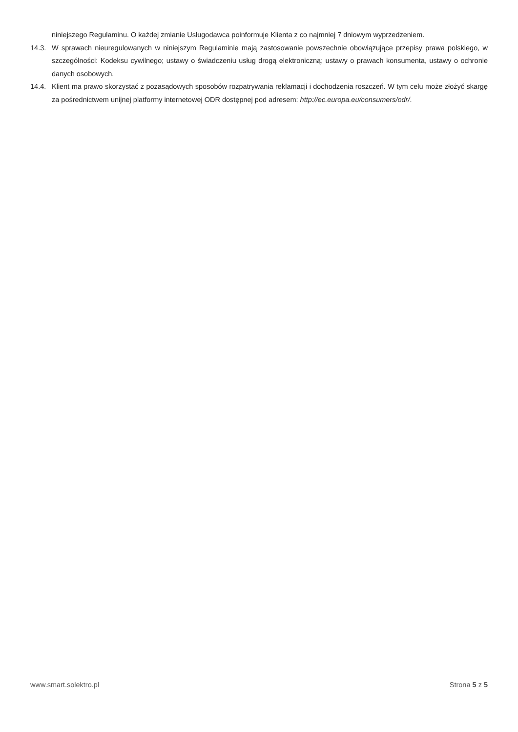niniejszego Regulaminu. O każdej zmianie Usługodawca poinformuje Klienta z co najmniej 7 dniowym wyprzedzeniem.
14.3. W sprawach nieuregulowanych w niniejszym Regulaminie mają zastosowanie powszechnie obowiązujące przepisy prawa polskiego, w szczególności: Kodeksu cywilnego; ustawy o świadczeniu usług drogą elektroniczną; ustawy o prawach konsumenta, ustawy o ochronie danych osobowych.
14.4. Klient ma prawo skorzystać z pozasądowych sposobów rozpatrywania reklamacji i dochodzenia roszczeń. W tym celu może złożyć skargę za pośrednictwem unijnej platformy internetowej ODR dostępnej pod adresem: http://ec.europa.eu/consumers/odr/.
www.smart.solektro.pl Strona 5 z 5